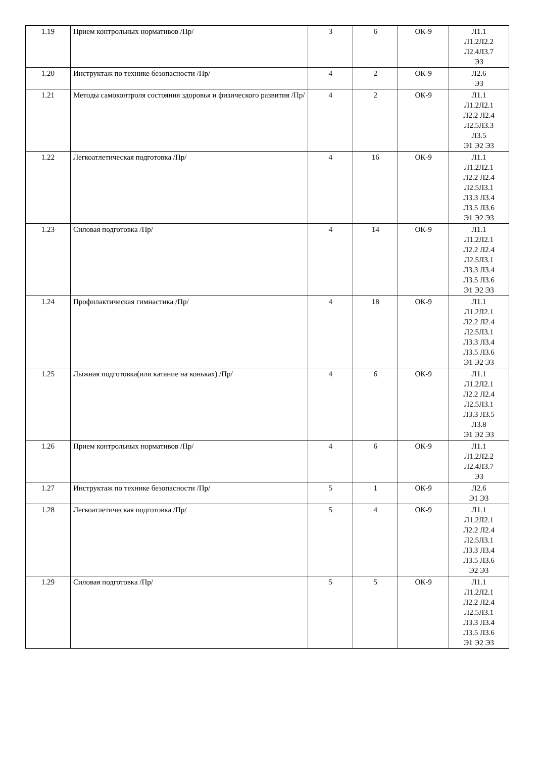| 1.19 | Прием контрольных нормативов /Пр/ | 3 | 6 | ОК-9 | Л1.1 Л1.2Л2.2 Л2.4Л3.7 Э3 |
| 1.20 | Инструктаж по технике безопасности /Пр/ | 4 | 2 | ОК-9 | Л2.6 Э3 |
| 1.21 | Методы самоконтроля состояния здоровья и физического развития /Пр/ | 4 | 2 | ОК-9 | Л1.1 Л1.2Л2.1 Л2.2 Л2.4 Л2.5Л3.3 Л3.5 Э1 Э2 Э3 |
| 1.22 | Легкоатлетическая подготовка /Пр/ | 4 | 16 | ОК-9 | Л1.1 Л1.2Л2.1 Л2.2 Л2.4 Л2.5Л3.1 Л3.3 Л3.4 Л3.5 Л3.6 Э1 Э2 Э3 |
| 1.23 | Силовая подготовка /Пр/ | 4 | 14 | ОК-9 | Л1.1 Л1.2Л2.1 Л2.2 Л2.4 Л2.5Л3.1 Л3.3 Л3.4 Л3.5 Л3.6 Э1 Э2 Э3 |
| 1.24 | Профилактическая гимнастика /Пр/ | 4 | 18 | ОК-9 | Л1.1 Л1.2Л2.1 Л2.2 Л2.4 Л2.5Л3.1 Л3.3 Л3.4 Л3.5 Л3.6 Э1 Э2 Э3 |
| 1.25 | Лыжная подготовка(или катание на коньках) /Пр/ | 4 | 6 | ОК-9 | Л1.1 Л1.2Л2.1 Л2.2 Л2.4 Л2.5Л3.1 Л3.3 Л3.5 Л3.8 Э1 Э2 Э3 |
| 1.26 | Прием контрольных нормативов /Пр/ | 4 | 6 | ОК-9 | Л1.1 Л1.2Л2.2 Л2.4Л3.7 Э3 |
| 1.27 | Инструктаж по технике безопасности /Пр/ | 5 | 1 | ОК-9 | Л2.6 Э1 Э3 |
| 1.28 | Легкоатлетическая подготовка /Пр/ | 5 | 4 | ОК-9 | Л1.1 Л1.2Л2.1 Л2.2 Л2.4 Л2.5Л3.1 Л3.3 Л3.4 Л3.5 Л3.6 Э2 Э3 |
| 1.29 | Силовая подготовка /Пр/ | 5 | 5 | ОК-9 | Л1.1 Л1.2Л2.1 Л2.2 Л2.4 Л2.5Л3.1 Л3.3 Л3.4 Л3.5 Л3.6 Э1 Э2 Э3 |